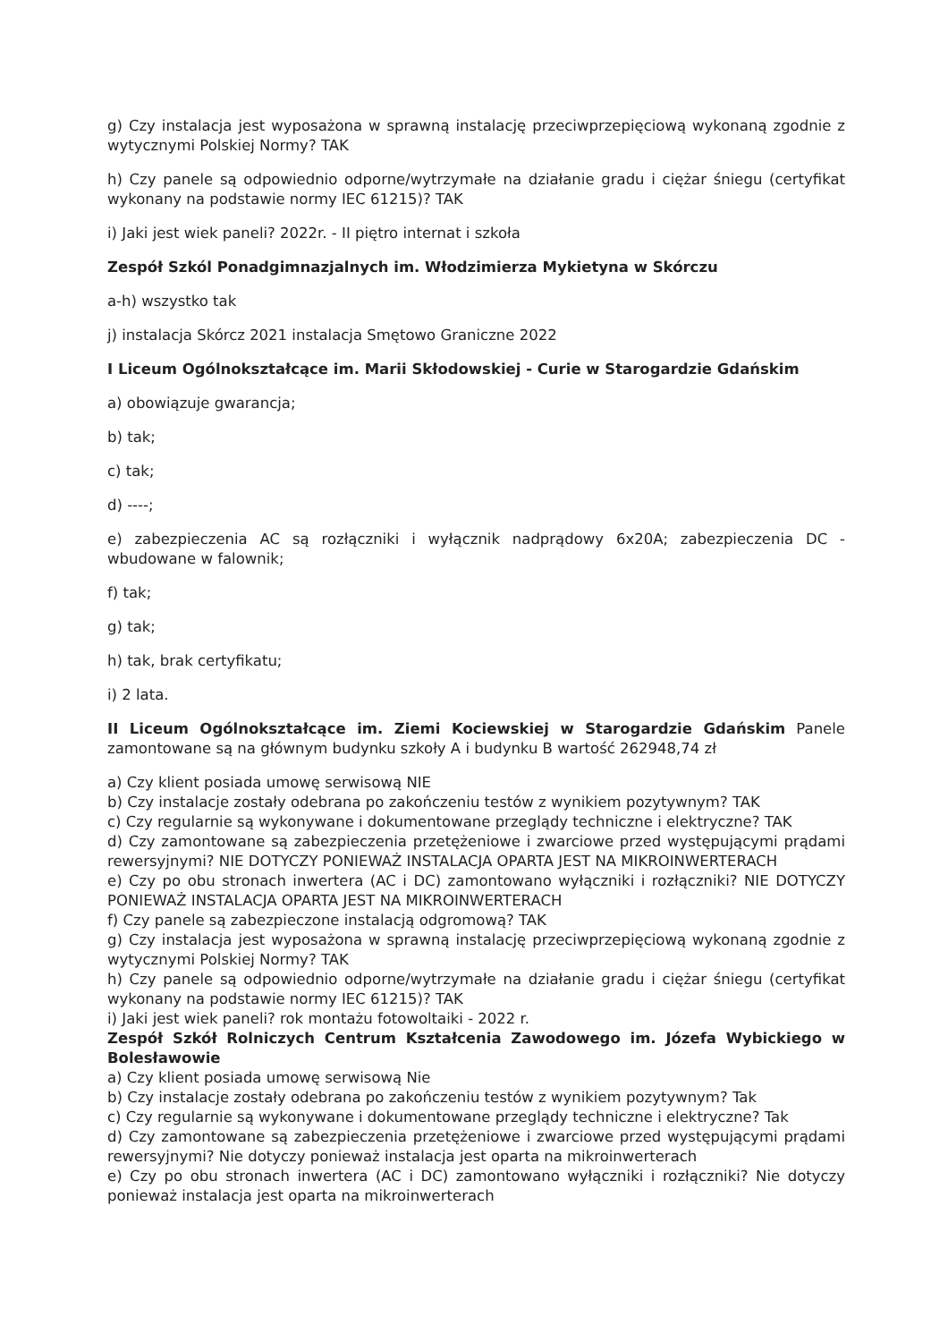g) Czy instalacja jest wyposażona w sprawną instalację przeciwprzepięciową wykonaną zgodnie z wytycznymi Polskiej Normy? TAK
h) Czy panele są odpowiednio odporne/wytrzymałe na działanie gradu i ciężar śniegu (certyfikat wykonany na podstawie normy IEC 61215)? TAK
i) Jaki jest wiek paneli? 2022r. - II piętro internat i szkoła
Zespół Szkól Ponadgimnazjalnych im. Włodzimierza Mykietyna w Skórczu
a-h) wszystko tak
j) instalacja Skórcz 2021 instalacja Smętowo Graniczne 2022
I Liceum Ogólnokształcące im. Marii Skłodowskiej - Curie w Starogardzie Gdańskim
a) obowiązuje gwarancja;
b) tak;
c) tak;
d) ----;
e) zabezpieczenia AC są rozłączniki i wyłącznik nadprądowy 6x20A; zabezpieczenia DC - wbudowane w falownik;
f) tak;
g) tak;
h) tak, brak certyfikatu;
i) 2 lata.
II Liceum Ogólnokształcące im. Ziemi Kociewskiej w Starogardzie Gdańskim Panele zamontowane są na głównym budynku szkoły A i budynku B wartość 262948,74 zł
a) Czy klient posiada umowę serwisową NIE
b) Czy instalacje zostały odebrana po zakończeniu testów z wynikiem pozytywnym? TAK
c) Czy regularnie są wykonywane i dokumentowane przeglądy techniczne i elektryczne? TAK
d) Czy zamontowane są zabezpieczenia przetężeniowe i zwarciowe przed występującymi prądami rewersyjnymi? NIE DOTYCZY PONIEWAŻ INSTALACJA OPARTA JEST NA MIKROINWERTERACH
e) Czy po obu stronach inwertera (AC i DC) zamontowano wyłączniki i rozłączniki? NIE DOTYCZY PONIEWAŻ INSTALACJA OPARTA JEST NA MIKROINWERTERACH
f) Czy panele są zabezpieczone instalacją odgromową? TAK
g) Czy instalacja jest wyposażona w sprawną instalację przeciwprzepięciową wykonaną zgodnie z wytycznymi Polskiej Normy? TAK
h) Czy panele są odpowiednio odporne/wytrzymałe na działanie gradu i ciężar śniegu (certyfikat wykonany na podstawie normy IEC 61215)? TAK
i) Jaki jest wiek paneli? rok montażu fotowoltaiki - 2022 r.
Zespół Szkół Rolniczych Centrum Kształcenia Zawodowego im. Józefa Wybickiego w Bolesławowie
a) Czy klient posiada umowę serwisową Nie
b) Czy instalacje zostały odebrana po zakończeniu testów z wynikiem pozytywnym? Tak
c) Czy regularnie są wykonywane i dokumentowane przeglądy techniczne i elektryczne? Tak
d) Czy zamontowane są zabezpieczenia przetężeniowe i zwarciowe przed występującymi prądami rewersyjnymi? Nie dotyczy ponieważ instalacja jest oparta na mikroinwerterach
e) Czy po obu stronach inwertera (AC i DC) zamontowano wyłączniki i rozłączniki? Nie dotyczy ponieważ instalacja jest oparta na mikroinwerterach